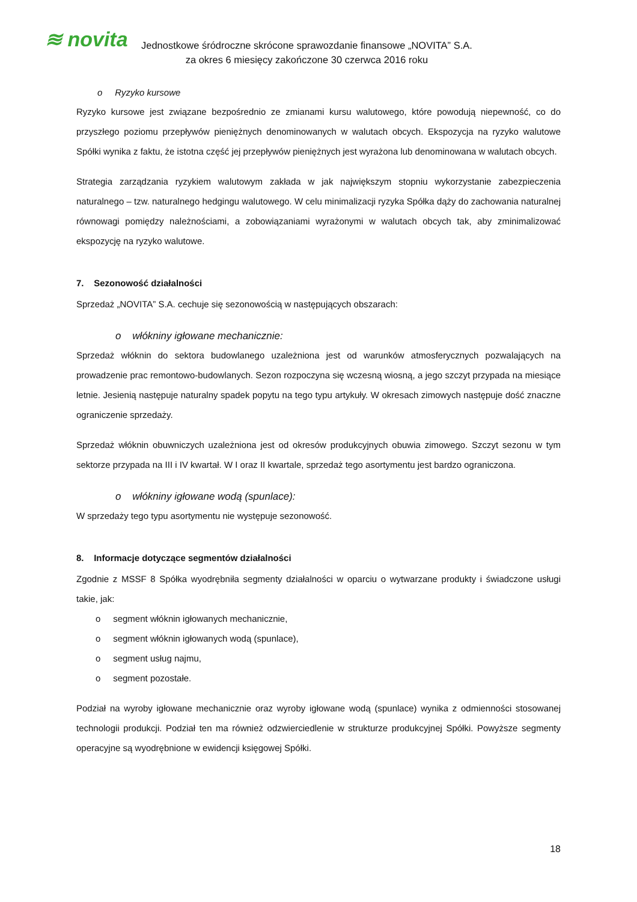≋ novita
Jednostkowe śródroczne skrócone sprawozdanie finansowe „NOVITA” S.A.
za okres 6 miesięcy zakończone 30 czerwca 2016 roku
o Ryzyko kursowe
Ryzyko kursowe jest związane bezpośrednio ze zmianami kursu walutowego, które powodują niepewność, co do przyszłego poziomu przepływów pieniężnych denominowanych w walutach obcych. Ekspozycja na ryzyko walutowe Spółki wynika z faktu, że istotna część jej przepływów pieniężnych jest wyrażona lub denominowana w walutach obcych.
Strategia zarządzania ryzykiem walutowym zakłada w jak największym stopniu wykorzystanie zabezpieczenia naturalnego – tzw. naturalnego hedgingu walutowego. W celu minimalizacji ryzyka Spółka dąży do zachowania naturalnej równowagi pomiędzy należnościami, a zobowiązaniami wyrażonymi w walutach obcych tak, aby zminimalizować ekspozycję na ryzyko walutowe.
7. Sezonowość działalności
Sprzedaż „NOVITA” S.A. cechuje się sezonowością w następujących obszarach:
o włókniny igłowane mechanicznie:
Sprzedaż włóknin do sektora budowlanego uzależniona jest od warunków atmosferycznych pozwalających na prowadzenie prac remontowo-budowlanych. Sezon rozpoczyna się wczesną wiosną, a jego szczyt przypada na miesiące letnie. Jesienią następuje naturalny spadek popytu na tego typu artykuły. W okresach zimowych następuje dość znaczne ograniczenie sprzedaży.
Sprzedaż włóknin obuwniczych uzależniona jest od okresów produkcyjnych obuwia zimowego. Szczyt sezonu w tym sektorze przypada na III i IV kwartał. W I oraz II kwartale, sprzedaż tego asortymentu jest bardzo ograniczona.
o włókniny igłowane wodą (spunlace):
W sprzedaży tego typu asortymentu nie występuje sezonowość.
8. Informacje dotyczące segmentów działalności
Zgodnie z MSSF 8 Spółka wyodrębniła segmenty działalności w oparciu o wytwarzane produkty i świadczone usługi takie, jak:
o segment włóknin igłowanych mechanicznie,
o segment włóknin igłowanych wodą (spunlace),
o segment usług najmu,
o segment pozostałe.
Podział na wyroby igłowane mechanicznie oraz wyroby igłowane wodą (spunlace) wynika z odmienności stosowanej technologii produkcji. Podział ten ma również odzwierciedlenie w strukturze produkcyjnej Spółki. Powyższe segmenty operacyjne są wyodrębnione w ewidencji księgowej Spółki.
18